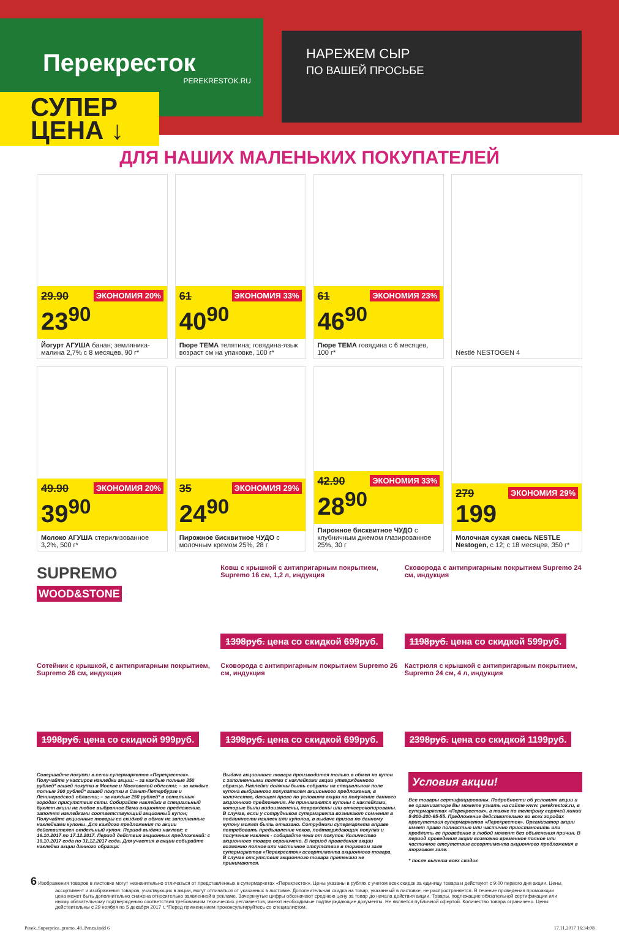Перекресток
PEREKRESTOK.RU
НАРЕЖЕМ СЫР
ПО ВАШЕЙ ПРОСЬБЕ
СУПЕР
ЦЕНА ↓
ДЛЯ НАШИХ МАЛЕНЬКИХ ПОКУПАТЕЛЕЙ
ЭКОНОМИЯ 20%
29.90
23<sup>90</sup>
Йогурт АГУША банан; земляника-малина 2,7% с 8 месяцев, 90 г*
ЭКОНОМИЯ 33%
61
40<sup>90</sup>
Пюре ТЕМА телятина; говядина-язык возраст см на упаковке, 100 г*
ЭКОНОМИЯ 23%
61
46<sup>90</sup>
Пюре ТЕМА говядина с 6 месяцев, 100 г*
Nestlé NESTOGEN 4
ЭКОНОМИЯ 20%
49.90
39<sup>90</sup>
Молоко АГУША стерилизованное 3,2%, 500 г*
ЭКОНОМИЯ 29%
35
24<sup>90</sup>
Пирожное бисквитное ЧУДО с молочным кремом 25%, 28 г
ЭКОНОМИЯ 33%
42.90
28<sup>90</sup>
Пирожное бисквитное ЧУДО с клубничным джемом глазированное 25%, 30 г
ЭКОНОМИЯ 29%
279
199
Молочная сухая смесь NESTLE Nestogen, с 12; с 18 месяцев, 350 г*
SUPREMO
WOOD&STONE
Ковш с крышкой с антипригарным покрытием, Supremo 16 см, 1,2 л, индукция
1398руб. цена со скидкой 699руб.
Сковорода с антипригарным покрытием Supremo 24 см, индукция
1198руб. цена со скидкой 599руб.
Сотейник с крышкой, с антипригарным покрытием, Supremo 26 см, индукция
1998руб. цена со скидкой 999руб.
Сковорода с антипригарным покрытием Supremo 26 см, индукция
1398руб. цена со скидкой 699руб.
Кастрюля с крышкой с антипригарным покрытием, Supremo 24 см, 4 л, индукция
2398руб. цена со скидкой 1199руб.
Совершайте покупки в сети супермаркетов «Перекресток». Получайте у кассиров наклейки акции: – за каждые полные 350 рублей* вашей покупки в Москве и Московской области; – за каждые полные 300 рублей* вашей покупки в Санкт-Петербурге и Ленинградской области; – за каждые 250 рублей* в остальных городах присутствия сети. Собирайте наклейки в специальный буклет акции на любое выбранное Вами акционное предложение, заполняя наклейками соответствующий акционный купон; Получайте акционные товары со скидкой в обмен на заполненные наклейками купоны. Для каждого предложения по акции действителен отдельный купон. Период выдачи наклеек: с 16.10.2017 по 17.12.2017. Период действия акционных предложений: с 16.10.2017 года по 31.12.2017 года. Для участия в акции собирайте наклейки акции данного образца:
Выдача акционного товара производится только в обмен на купон с заполненными полями с наклейками акции утвержденного образца. Наклейки должны быть собраны на специальном поле купона выбранного покупателем акционного предложения, в количестве, дающем право по условиям акции на получение данного акционного предложения. Не принимаются купоны с наклейками, которые были видоизменены, повреждены или откcерокопированы. В случае, если у сотрудников супермаркета возникают сомнения в подлинности наклеек или купонов, в выдаче призов по данному купону может быть отказано. Сотрудники супермаркета вправе потребовать предъявление чеков, подтверждающих покупки и получение наклеек - собирайте чеки от покупок. Количество акционного товара ограничено. В период проведения акции возможно полное или частичное отсутствие в торговом зале супермаркетов «Перекресток» ассортимента акционного товара. В случае отсутствия акционного товара претензии не принимаются.
Условия акции!
Все товары сертифицированы. Подробности об условиях акции и ее организаторе Вы можете узнать на сайте www. perekrestok.ru, в супермаркетах «Перекресток», а также по телефону горячей линии 8-800-200-95-55. Предложение действительно во всех городах присутствия супермаркетов «Перекресток». Организатор акции имеет право полностью или частично приостановить или продлить ее проведение в любой момент без объяснения причин. В период проведения акции возможно временное полное или частичное отсутствие ассортимента акционного предложения в торговом зале.
* после вычета всех скидок
6 Изображения товаров в листовке могут незначительно отличаться от представленных в супермаркетах «Перекресток». Цены указаны в рублях с учетом всех скидок за единицу товара и действуют с 9:00 первого дня акции. Цены, ассортимент и изображения товаров, участвующих в акции, могут отличаться от указанных в листовке. Дополнительная скидка на товар, указанный в листовке, не распространяется. В течение проведения промоакции цена может быть дополнительно снижена относительно заявленной в рекламе. Зачеркнутые цифры обозначают среднюю цену за товар до начала действия акции. Товары, подлежащие обязательной сертификации или иному обязательному подтверждению соответствия требованиям технических регламентов, имеют необходимые подтверждающие документы. Не является публичной офертой. Количество товара ограничено. Цены действительны с 29 ноября по 5 декабря 2017 г. *Перед применением проконсультируйтесь со специалистом.
Perek_Superprice_promo_48_Penza.indd 6 17.11.2017 16:34:08